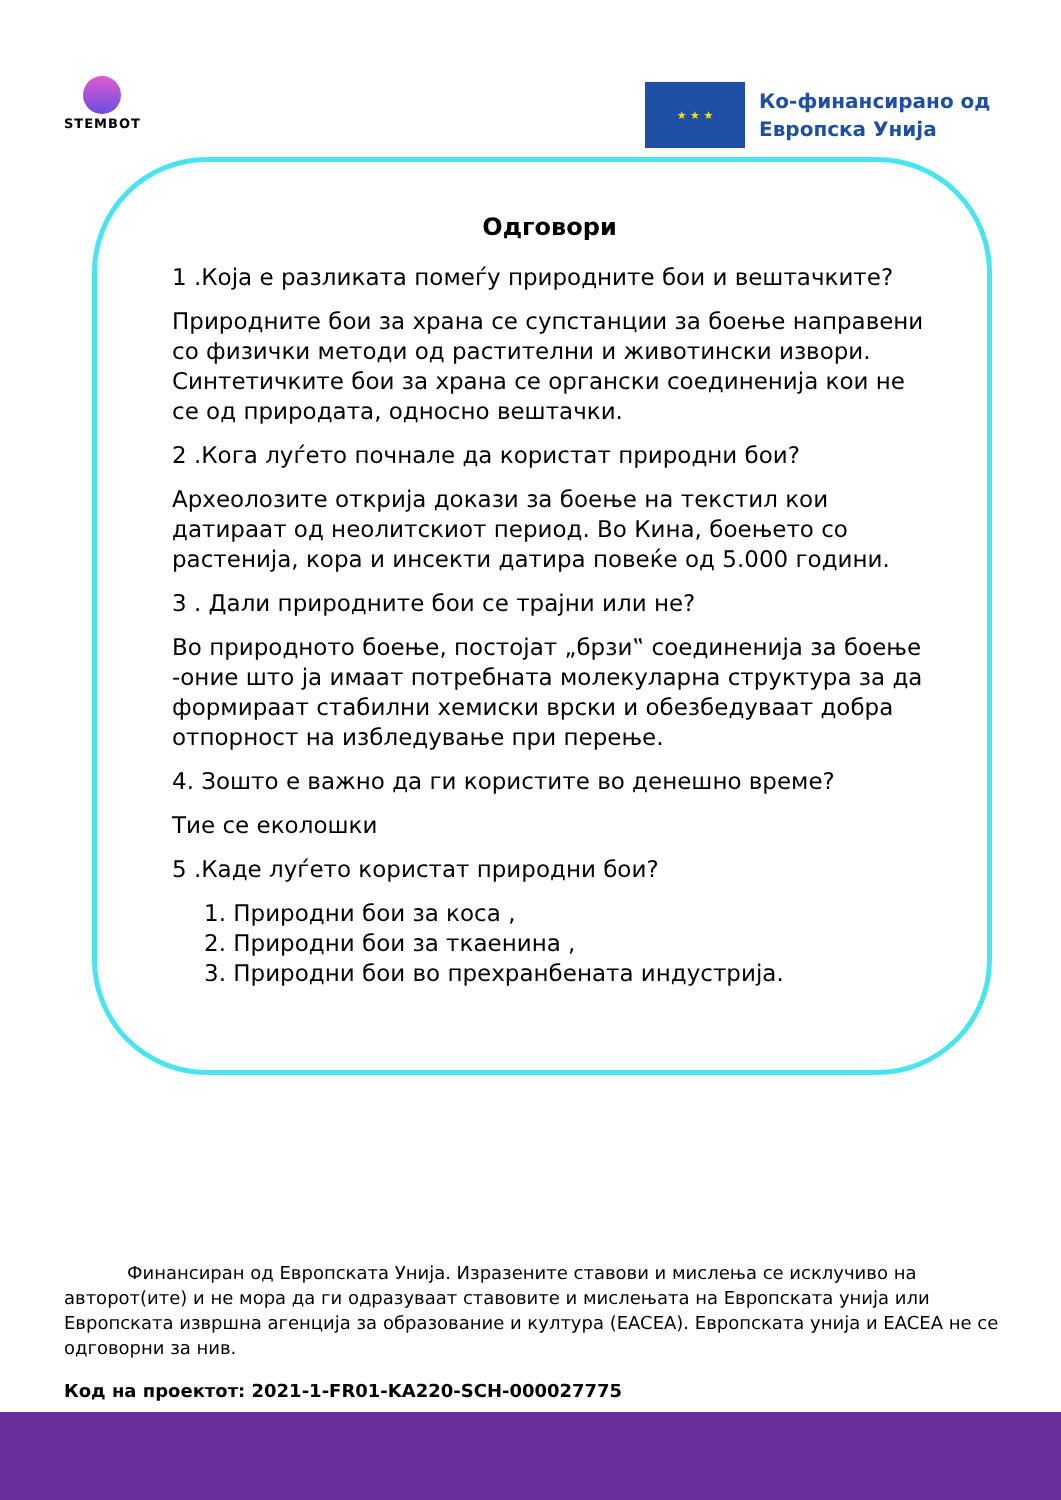STEMBOT
★ ★ ★
Ко-финансирано од
Европска Унија
Одговори
1 .Која е разликата помеѓу природните бои и вештачките?
Природните бои за храна се супстанции за боење направени со физички методи од растителни и животински извори. Синтетичките бои за храна се органски соединенија кои не се од природата, односно вештачки.
2 .Кога луѓето почнале да користат природни бои?
Археолозите открија докази за боење на текстил кои датираат од неолитскиот период. Во Кина, боењето со растенија, кора и инсекти датира повеќе од 5.000 години.
3 . Дали природните бои се трајни или не?
Во природното боење, постојат „брзи‟ соединенија за боење -оние што ја имаат потребната молекуларна структура за да формираат стабилни хемиски врски и обезбедуваат добра отпорност на избледување при перење.
4. Зошто е важно да ги користите во денешно време?
Тие се еколошки
5 .Каде луѓето користат природни бои?
1. Природни бои за коса ,
2. Природни бои за ткаенина ,
3. Природни бои во прехранбената индустрија.
Финансиран од Европската Унија. Изразените ставови и мислења се исклучиво на авторот(ите) и не мора да ги одразуваат ставовите и мислењата на Европската унија или Европската извршна агенција за образование и култура (EACEA). Европската унија и EACEA не се одговорни за нив.
Код на проектот: 2021-1-FR01-KA220-SCH-000027775